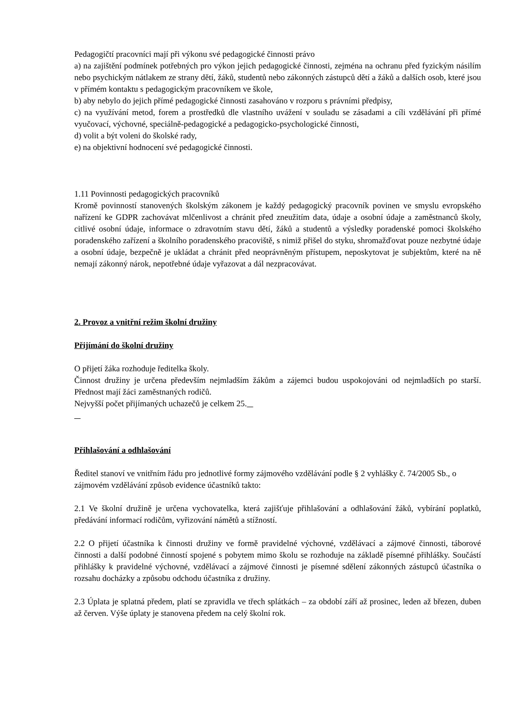Pedagogičtí pracovníci mají při výkonu své pedagogické činnosti právo
a) na zajištění podmínek potřebných pro výkon jejich pedagogické činnosti, zejména na ochranu před fyzickým násilím nebo psychickým nátlakem ze strany dětí, žáků, studentů nebo zákonných zástupců dětí a žáků a dalších osob, které jsou v přímém kontaktu s pedagogickým pracovníkem ve škole,
b) aby nebylo do jejich přímé pedagogické činnosti zasahováno v rozporu s právními předpisy,
c) na využívání metod, forem a prostředků dle vlastního uvážení v souladu se zásadami a cíli vzdělávání při přímé vyučovací, výchovné, speciálně-pedagogické a pedagogicko-psychologické činnosti,
d) volit a být voleni do školské rady,
e) na objektivní hodnocení své pedagogické činnosti.
1.11 Povinnosti pedagogických pracovníků
Kromě povinností stanovených školským zákonem je každý pedagogický pracovník povinen ve smyslu evropského nařízení ke GDPR zachovávat mlčenlivost a chránit před zneužitím data, údaje a osobní údaje a zaměstnanců školy, citlivé osobní údaje, informace o zdravotním stavu dětí, žáků a studentů a výsledky poradenské pomoci školského poradenského zařízení a školního poradenského pracoviště, s nimiž přišel do styku, shromažďovat pouze nezbytné údaje a osobní údaje, bezpečně je ukládat a chránit před neoprávněným přístupem, neposkytovat je subjektům, které na ně nemají zákonný nárok, nepotřebné údaje vyřazovat a dál nezpracovávat.
2. Provoz a vnitřní režim školní družiny
Přijímání do školní družiny
O přijetí žáka rozhoduje ředitelka školy.
Činnost družiny je určena především nejmladším žákům a zájemci budou uspokojováni od nejmladších po starší. Přednost mají žáci zaměstnaných rodičů.
Nejvyšší počet přijímaných uchazečů je celkem 25.
Přihlašování a odhlašování
Ředitel stanoví ve vnitřním řádu pro jednotlivé formy zájmového vzdělávání podle § 2 vyhlášky č. 74/2005 Sb., o zájmovém vzdělávání způsob evidence účastníků takto:
2.1 Ve školní družině je určena vychovatelka, která zajišťuje přihlašování a odhlašování žáků, vybírání poplatků, předávání informací rodičům, vyřizování námětů a stížností.
2.2 O přijetí účastníka k činnosti družiny ve formě pravidelné výchovné, vzdělávací a zájmové činnosti, táborové činnosti a další podobné činností spojené s pobytem mimo školu se rozhoduje na základě písemné přihlášky. Součástí přihlášky k pravidelné výchovné, vzdělávací a zájmové činnosti je písemné sdělení zákonných zástupců účastníka o rozsahu docházky a způsobu odchodu účastníka z družiny.
2.3 Úplata je splatná předem, platí se zpravidla ve třech splátkách – za období září až prosinec, leden až březen, duben až červen. Výše úplaty je stanovena předem na celý školní rok.